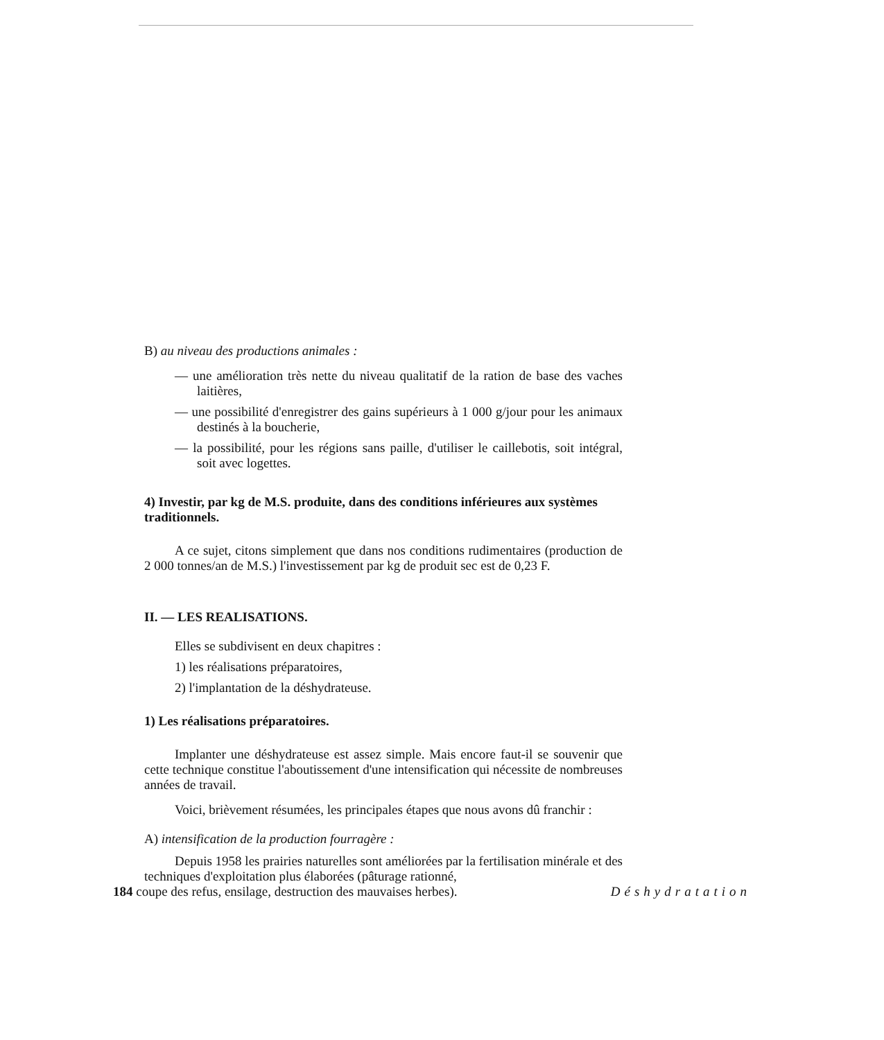B) au niveau des productions animales :
— une amélioration très nette du niveau qualitatif de la ration de base des vaches laitières,
— une possibilité d'enregistrer des gains supérieurs à 1 000 g/jour pour les animaux destinés à la boucherie,
— la possibilité, pour les régions sans paille, d'utiliser le caillebotis, soit intégral, soit avec logettes.
4) Investir, par kg de M.S. produite, dans des conditions inférieures aux systèmes traditionnels.
A ce sujet, citons simplement que dans nos conditions rudimentaires (production de 2 000 tonnes/an de M.S.) l'investissement par kg de produit sec est de 0,23 F.
II. — LES REALISATIONS.
Elles se subdivisent en deux chapitres :
1) les réalisations préparatoires,
2) l'implantation de la déshydrateuse.
1) Les réalisations préparatoires.
Implanter une déshydrateuse est assez simple. Mais encore faut-il se souvenir que cette technique constitue l'aboutissement d'une intensification qui nécessite de nombreuses années de travail.
Voici, brièvement résumées, les principales étapes que nous avons dû franchir :
A) intensification de la production fourragère :
Depuis 1958 les prairies naturelles sont améliorées par la fertilisation minérale et des techniques d'exploitation plus élaborées (pâturage rationné,
184 coupe des refus, ensilage, destruction des mauvaises herbes). Déshydratation